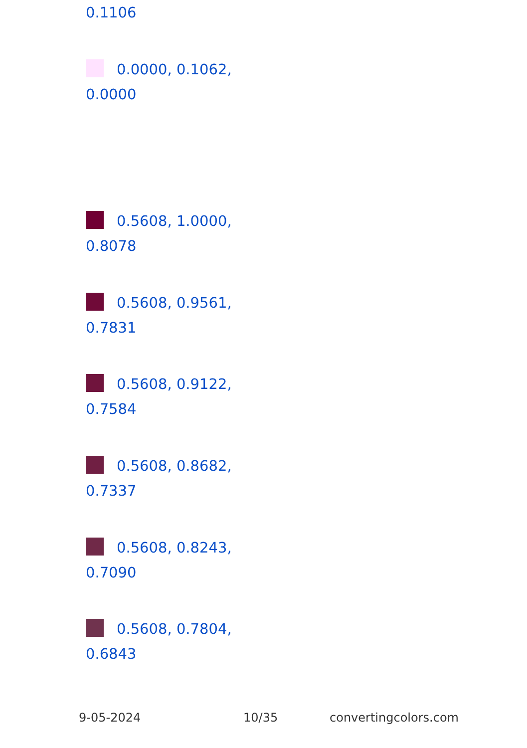0.1106
0.0000, 0.1062, 0.0000
0.5608, 1.0000, 0.8078
0.5608, 0.9561, 0.7831
0.5608, 0.9122, 0.7584
0.5608, 0.8682, 0.7337
0.5608, 0.8243, 0.7090
0.5608, 0.7804, 0.6843
9-05-2024 10/35 convertingcolors.com